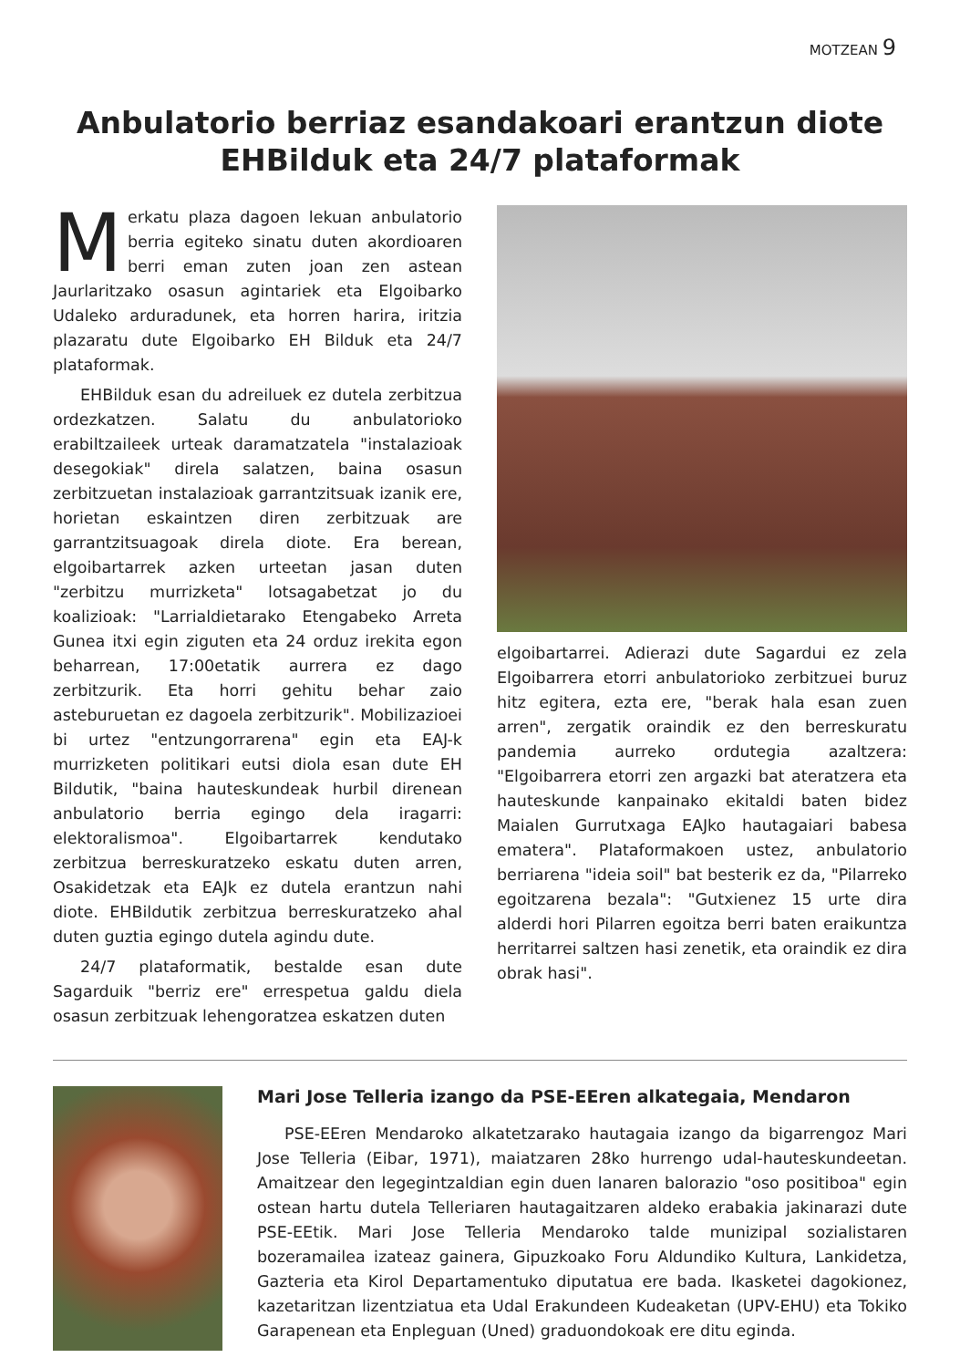MOTZEAN 9
Anbulatorio berriaz esandakoari erantzun diote EHBilduk eta 24/7 plataformak
Merkatu plaza dagoen lekuan anbulatorio berria egiteko sinatu duten akordioaren berri eman zuten joan zen astean Jaurlaritzako osasun agintariek eta Elgoibarko Udaleko arduradunek, eta horren harira, iritzia plazaratu dute Elgoibarko EH Bilduk eta 24/7 plataformak.
EHBilduk esan du adreiluek ez dutela zerbitzua ordezkatzen. Salatu du anbulatorioko erabiltzaileek urteak daramatzatela "instalazioak desegokiak" direla salatzen, baina osasun zerbitzuetan instalazioak garrantzitsuak izanik ere, horietan eskaintzen diren zerbitzuak are garrantzitsuagoak direla diote. Era berean, elgoibartarrek azken urteetan jasan duten "zerbitzu murrizketa" lotsagabetzat jo du koalizioak: "Larrialdietarako Etengabeko Arreta Gunea itxi egin ziguten eta 24 orduz irekita egon beharrean, 17:00etatik aurrera ez dago zerbitzurik. Eta horri gehitu behar zaio asteburuetan ez dagoela zerbitzurik". Mobilizazioei bi urtez "entzungorrarena" egin eta EAJ-k murrizketen politikari eutsi diola esan dute EH Bildutik, "baina hauteskundeak hurbil direnean anbulatorio berria egingo dela iragarri: elektoralismoa". Elgoibartarrek kendutako zerbitzua berreskuratzeko eskatu duten arren, Osakidetzak eta EAJk ez dutela erantzun nahi diote. EHBildutik zerbitzua berreskuratzeko ahal duten guztia egingo dutela agindu dute.
24/7 plataformatik, bestalde esan dute Sagarduik "berriz ere" errespetua galdu diela osasun zerbitzuak lehengoratzea eskatzen duten
elgoibartarrei. Adierazi dute Sagardui ez zela Elgoibarrera etorri anbulatorioko zerbitzuei buruz hitz egitera, ezta ere, "berak hala esan zuen arren", zergatik oraindik ez den berreskuratu pandemia aurreko ordutegia azaltzera: "Elgoibarrera etorri zen argazki bat ateratzera eta hauteskunde kanpainako ekitaldi baten bidez Maialen Gurrutxaga EAJko hautagaiari babesa ematera". Plataformakoen ustez, anbulatorio berriarena "ideia soil" bat besterik ez da, "Pilarreko egoitzarena bezala": "Gutxienez 15 urte dira alderdi hori Pilarren egoitza berri baten eraikuntza herritarrei saltzen hasi zenetik, eta oraindik ez dira obrak hasi".
Mari Jose Telleria izango da PSE-EEren alkategaia, Mendaron
PSE-EEren Mendaroko alkatetzarako hautagaia izango da bigarrengoz Mari Jose Telleria (Eibar, 1971), maiatzaren 28ko hurrengo udal-hauteskundeetan. Amaitzear den legegintzaldian egin duen lanaren balorazio "oso positiboa" egin ostean hartu dutela Telleriaren hautagaitzaren aldeko erabakia jakinarazi dute PSE-EEtik. Mari Jose Telleria Mendaroko talde munizipal sozialistaren bozeramailea izateaz gainera, Gipuzkoako Foru Aldundiko Kultura, Lankidetza, Gazteria eta Kirol Departamentuko diputatua ere bada. Ikasketei dagokionez, kazetaritzan lizentziatua eta Udal Erakundeen Kudeaketan (UPV-EHU) eta Tokiko Garapenean eta Enpleguan (Uned) graduondokoak ere ditu eginda.